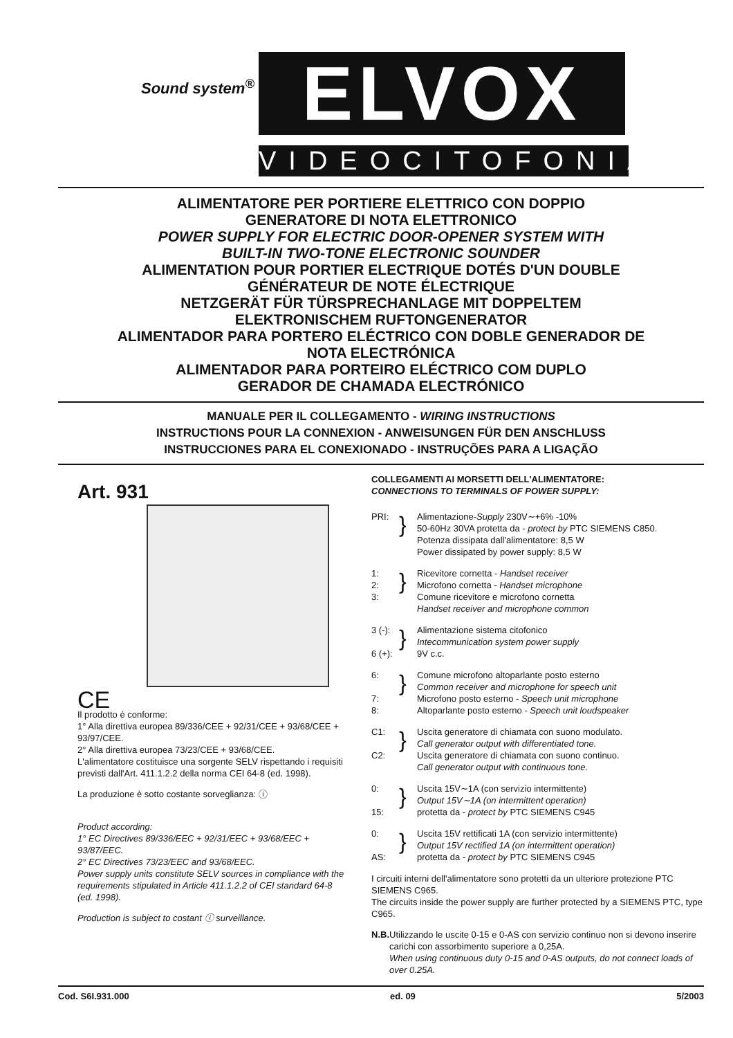Sound system<sup>®</sup> ELVOX
VIDEOCITOFONIA
ALIMENTATORE PER PORTIERE ELETTRICO CON DOPPIO
GENERATORE DI NOTA ELETTRONICO
POWER SUPPLY FOR ELECTRIC DOOR-OPENER SYSTEM WITH
BUILT-IN TWO-TONE ELECTRONIC SOUNDER
ALIMENTATION POUR PORTIER ELECTRIQUE DOTÉS D'UN DOUBLE
GÉNÉRATEUR DE NOTE ÉLECTRIQUE
NETZGERÄT FÜR TÜRSPRECHANLAGE MIT DOPPELTEM
ELEKTRONISCHEM RUFTONGENERATOR
ALIMENTADOR PARA PORTERO ELÉCTRICO CON DOBLE GENERADOR DE
NOTA ELECTRÓNICA
ALIMENTADOR PARA PORTEIRO ELÉCTRICO COM DUPLO
GERADOR DE CHAMADA ELECTRÓNICO
MANUALE PER IL COLLEGAMENTO - WIRING INSTRUCTIONS
INSTRUCTIONS POUR LA CONNEXION - ANWEISUNGEN FÜR DEN ANSCHLUSS
INSTRUCCIONES PARA EL CONEXIONADO - INSTRUÇÕES PARA A LIGAÇÃO
Art. 931
CE
Il prodotto è conforme:
1° Alla direttiva europea 89/336/CEE + 92/31/CEE + 93/68/CEE + 93/97/CEE.
2° Alla direttiva europea 73/23/CEE + 93/68/CEE.
L'alimentatore costituisce una sorgente SELV rispettando i requisiti previsti dall'Art. 411.1.2.2 della norma CEI 64-8 (ed. 1998).
La produzione è sotto costante sorveglianza: ⓘ
Product according:
1° EC Directives 89/336/EEC + 92/31/EEC + 93/68/EEC + 93/87/EEC.
2° EC Directives 73/23/EEC and 93/68/EEC.
Power supply units constitute SELV sources in compliance with the requirements stipulated in Article 411.1.2.2 of CEI standard 64-8 (ed. 1998).
Production is subject to costant ⓘ surveillance.
COLLEGAMENTI AI MORSETTI DELL'ALIMENTATORE:
CONNECTIONS TO TERMINALS OF POWER SUPPLY:
PRI:
}
Alimentazione-Supply 230V∼+6% -10%
50-60Hz 30VA protetta da - protect by PTC SIEMENS C850.
Potenza dissipata dall'alimentatore: 8,5 W
Power dissipated by power supply: 8,5 W
1:
2:
3:
}
Ricevitore cornetta - Handset receiver
Microfono cornetta - Handset microphone
Comune ricevitore e microfono cornetta
Handset receiver and microphone common
3 (-):
6 (+):
}
Alimentazione sistema citofonico
Intecommunication system power supply
9V c.c.
6:
7:
8:
}
Comune microfono altoparlante posto esterno
Common receiver and microphone for speech unit
Microfono posto esterno - Speech unit microphone
Altoparlante posto esterno - Speech unit loudspeaker
C1:
C2:
}
Uscita generatore di chiamata con suono modulato.
Call generator output with differentiated tone.
Uscita generatore di chiamata con suono continuo.
Call generator output with continuous tone.
0:
15:
}
Uscita 15V∼1A (con servizio intermittente)
Output 15V∼1A (on intermittent operation)
protetta da - protect by PTC SIEMENS C945
0:
AS:
}
Uscita 15V rettificati 1A (con servizio intermittente)
Output 15V rectified 1A (on intermittent operation)
protetta da - protect by PTC SIEMENS C945
I circuiti interni dell'alimentatore sono protetti da un ulteriore protezione PTC SIEMENS C965.
The circuits inside the power supply are further protected by a SIEMENS PTC, type C965.
N.B.
Utilizzando le uscite 0-15 e 0-AS con servizio continuo non si devono inserire carichi con assorbimento superiore a 0,25A.
When using continuous duty 0-15 and 0-AS outputs, do not connect loads of over 0.25A.
Cod. S6I.931.000 ed. 09 5/2003